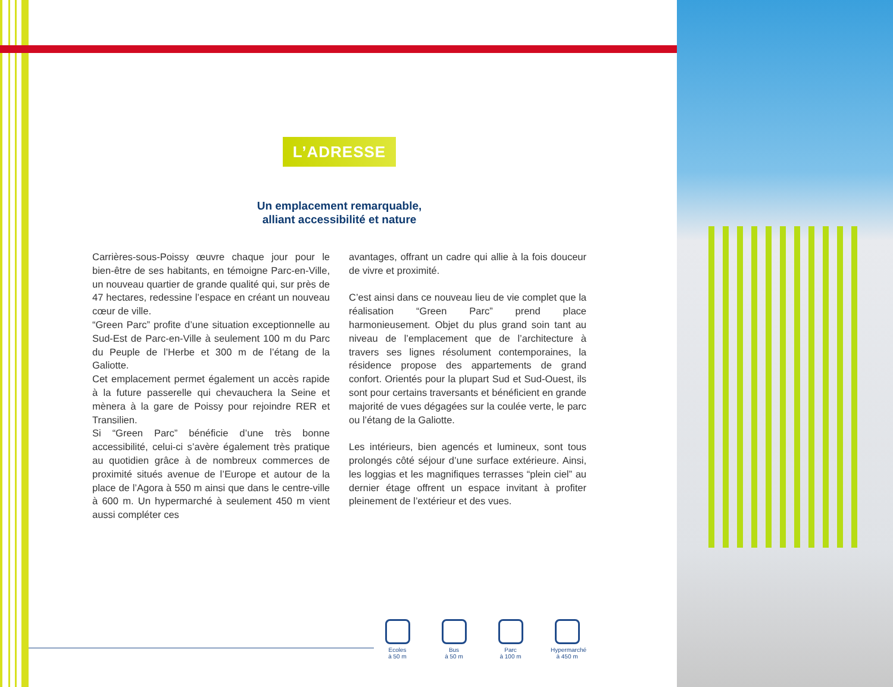L’ADRESSE
Un emplacement remarquable,
alliant accessibilité et nature
Carrières-sous-Poissy œuvre chaque jour pour le bien-être de ses habitants, en témoigne Parc-en-Ville, un nouveau quartier de grande qualité qui, sur près de 47 hectares, redessine l’espace en créant un nouveau cœur de ville.
“Green Parc” profite d’une situation exceptionnelle au Sud-Est de Parc-en-Ville à seulement 100 m du Parc du Peuple de l’Herbe et 300 m de l’étang de la Galiotte.
Cet emplacement permet également un accès rapide à la future passerelle qui chevauchera la Seine et mènera à la gare de Poissy pour rejoindre RER et Transilien.
Si “Green Parc” bénéficie d’une très bonne accessibilité, celui-ci s’avère également très pratique au quotidien grâce à de nombreux commerces de proximité situés avenue de l’Europe et autour de la place de l’Agora à 550 m ainsi que dans le centre-ville à 600 m. Un hypermarché à seulement 450 m vient aussi compléter ces
avantages, offrant un cadre qui allie à la fois douceur de vivre et proximité.
C’est ainsi dans ce nouveau lieu de vie complet que la réalisation “Green Parc” prend place harmonieusement. Objet du plus grand soin tant au niveau de l’emplacement que de l’architecture à travers ses lignes résolument contemporaines, la résidence propose des appartements de grand confort. Orientés pour la plupart Sud et Sud-Ouest, ils sont pour certains traversants et bénéficient en grande majorité de vues dégagées sur la coulée verte, le parc ou l’étang de la Galiotte.
Les intérieurs, bien agencés et lumineux, sont tous prolongés côté séjour d’une surface extérieure. Ainsi, les loggias et les magnifiques terrasses “plein ciel” au dernier étage offrent un espace invitant à profiter pleinement de l’extérieur et des vues.
Ecoles
à 50 m
Bus
à 50 m
Parc
à 100 m
Hypermarché
à 450 m